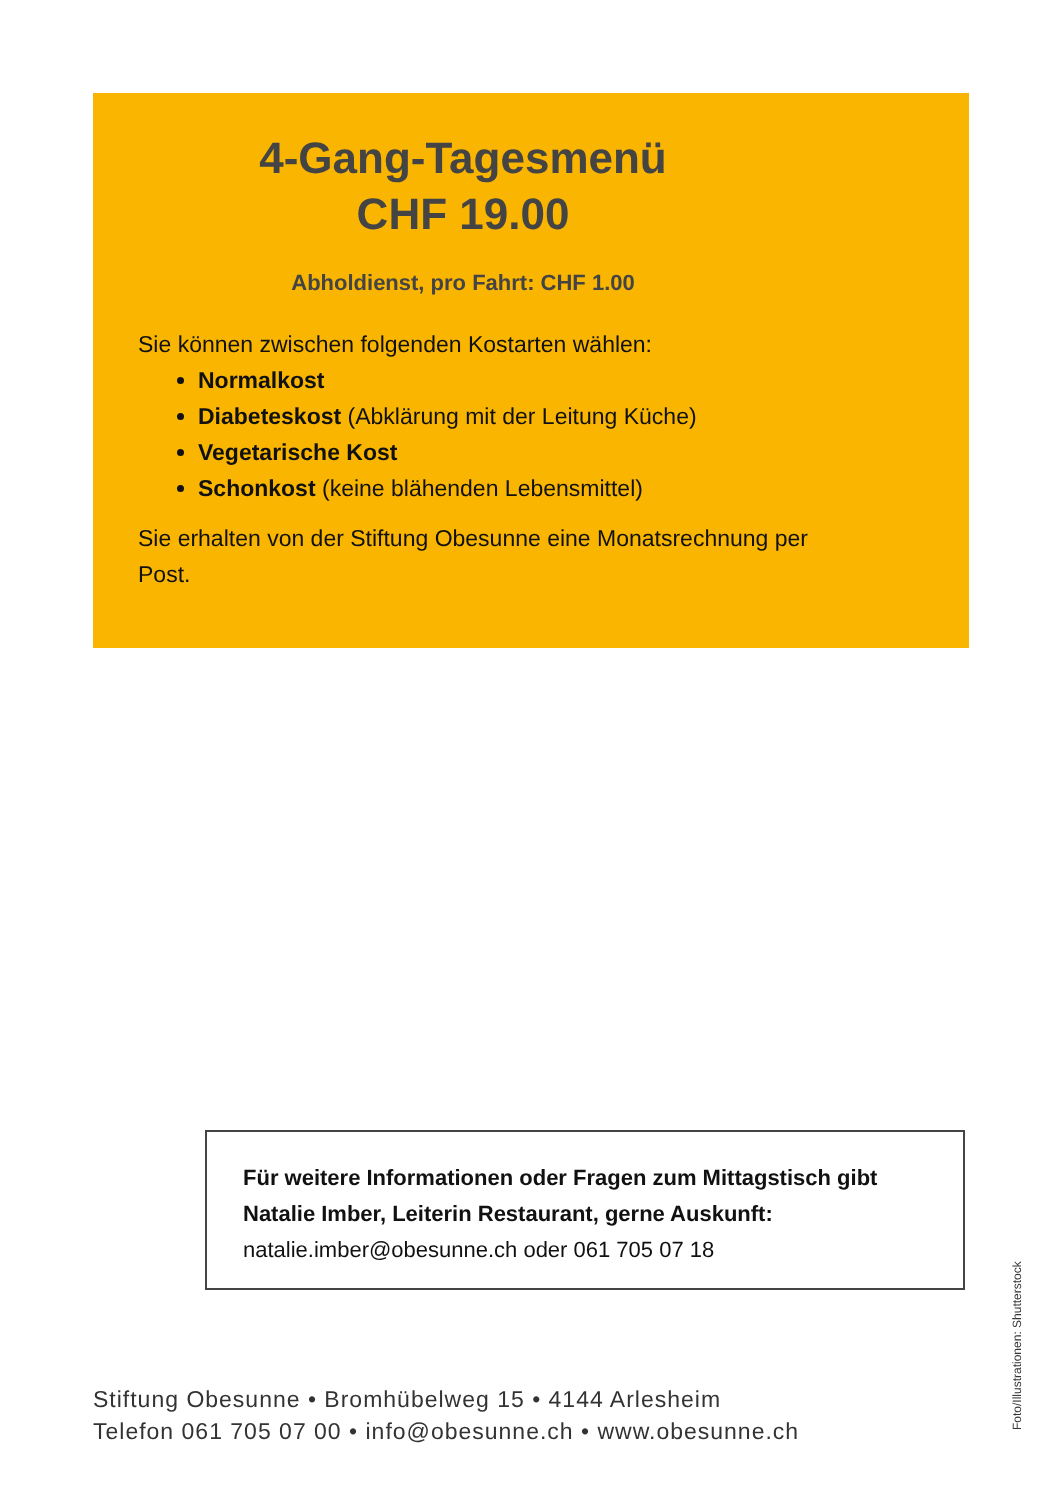4-Gang-Tagesmenü
CHF 19.00
Abholdienst, pro Fahrt: CHF 1.00
Sie können zwischen folgenden Kostarten wählen:
Normalkost
Diabeteskost (Abklärung mit der Leitung Küche)
Vegetarische Kost
Schonkost (keine blähenden Lebensmittel)
Sie erhalten von der Stiftung Obesunne eine Monatsrechnung per Post.
Für weitere Informationen oder Fragen zum Mittagstisch gibt Natalie Imber, Leiterin Restaurant, gerne Auskunft:
natalie.imber@obesunne.ch oder 061 705 07 18
Stiftung Obesunne • Bromhübelweg 15 • 4144 Arlesheim
Telefon 061 705 07 00 • info@obesunne.ch • www.obesunne.ch
Foto/Illustrationen: Shutterstock